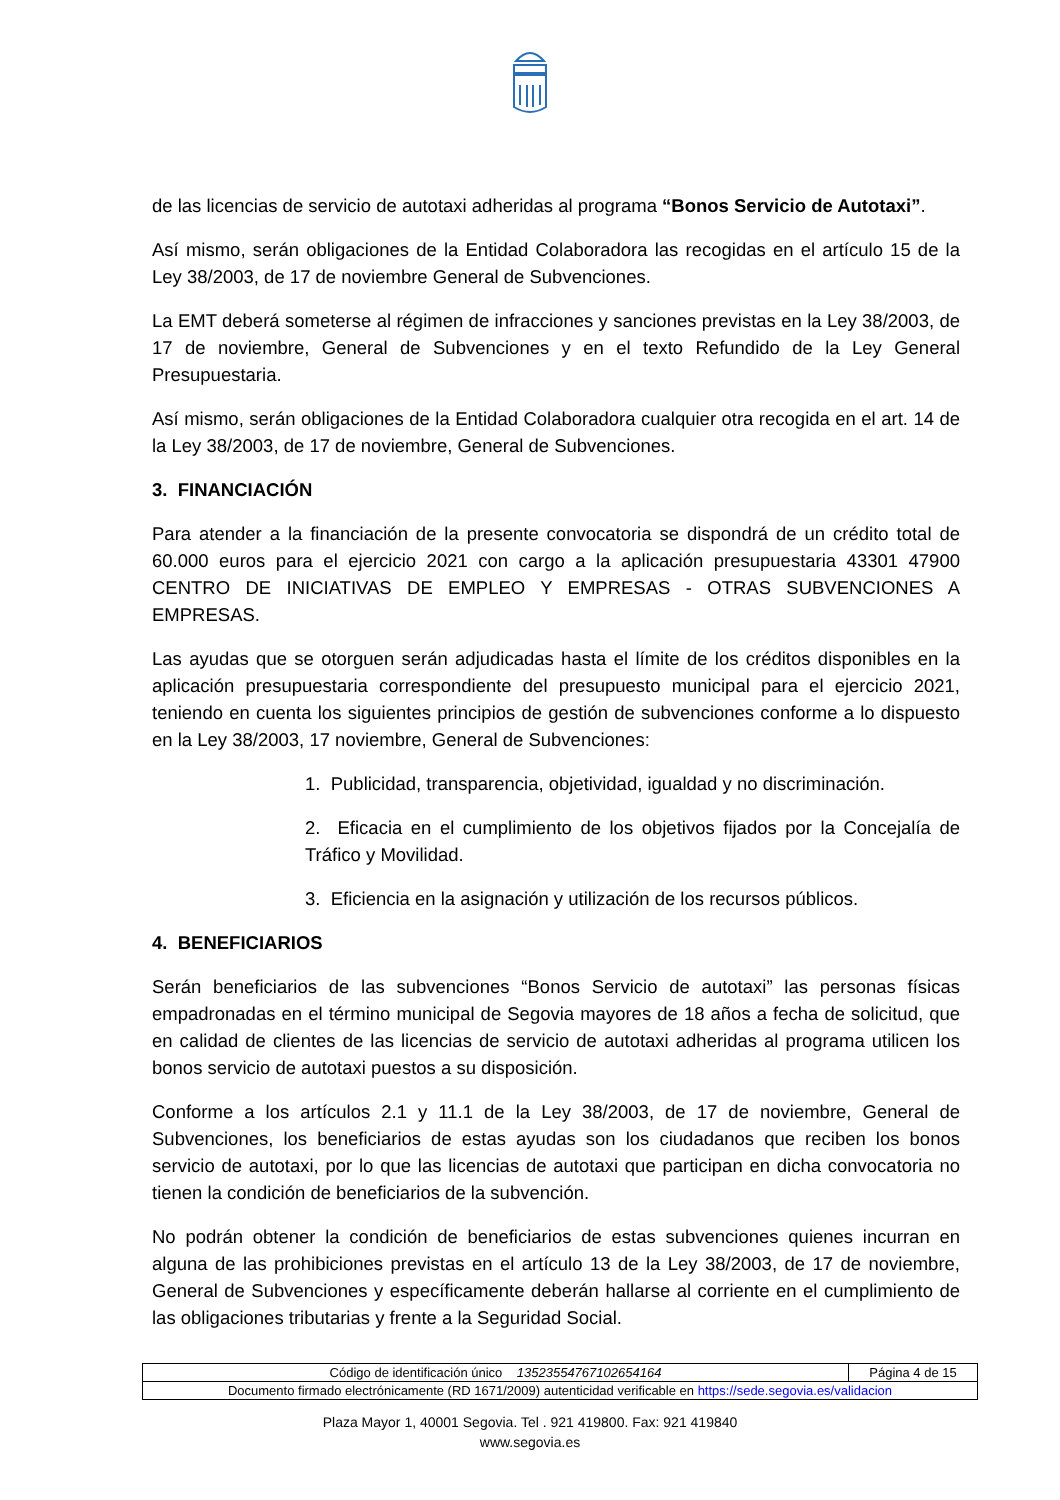de las licencias de servicio de autotaxi adheridas al programa “Bonos Servicio de Autotaxi”.
Así mismo, serán obligaciones de la Entidad Colaboradora las recogidas en el artículo 15 de la Ley 38/2003, de 17 de noviembre General de Subvenciones.
La EMT deberá someterse al régimen de infracciones y sanciones previstas en la Ley 38/2003, de 17 de noviembre, General de Subvenciones y en el texto Refundido de la Ley General Presupuestaria.
Así mismo, serán obligaciones de la Entidad Colaboradora cualquier otra recogida en el art. 14 de la Ley 38/2003, de 17 de noviembre, General de Subvenciones.
3. FINANCIACIÓN
Para atender a la financiación de la presente convocatoria se dispondrá de un crédito total de 60.000 euros para el ejercicio 2021 con cargo a la aplicación presupuestaria 43301 47900 CENTRO DE INICIATIVAS DE EMPLEO Y EMPRESAS - OTRAS SUBVENCIONES A EMPRESAS.
Las ayudas que se otorguen serán adjudicadas hasta el límite de los créditos disponibles en la aplicación presupuestaria correspondiente del presupuesto municipal para el ejercicio 2021, teniendo en cuenta los siguientes principios de gestión de subvenciones conforme a lo dispuesto en la Ley 38/2003, 17 noviembre, General de Subvenciones:
1. Publicidad, transparencia, objetividad, igualdad y no discriminación.
2. Eficacia en el cumplimiento de los objetivos fijados por la Concejalía de Tráfico y Movilidad.
3. Eficiencia en la asignación y utilización de los recursos públicos.
4. BENEFICIARIOS
Serán beneficiarios de las subvenciones “Bonos Servicio de autotaxi” las personas físicas empadronadas en el término municipal de Segovia mayores de 18 años a fecha de solicitud, que en calidad de clientes de las licencias de servicio de autotaxi adheridas al programa utilicen los bonos servicio de autotaxi puestos a su disposición.
Conforme a los artículos 2.1 y 11.1 de la Ley 38/2003, de 17 de noviembre, General de Subvenciones, los beneficiarios de estas ayudas son los ciudadanos que reciben los bonos servicio de autotaxi, por lo que las licencias de autotaxi que participan en dicha convocatoria no tienen la condición de beneficiarios de la subvención.
No podrán obtener la condición de beneficiarios de estas subvenciones quienes incurran en alguna de las prohibiciones previstas en el artículo 13 de la Ley 38/2003, de 17 de noviembre, General de Subvenciones y específicamente deberán hallarse al corriente en el cumplimiento de las obligaciones tributarias y frente a la Seguridad Social.
| Código de identificación único 13523554767102654164 | Página 4 de 15 |
| Documento firmado electrónicamente (RD 1671/2009) autenticidad verificable en https://sede.segovia.es/validacion | |
Plaza Mayor 1, 40001 Segovia. Tel . 921 419800. Fax: 921 419840
www.segovia.es